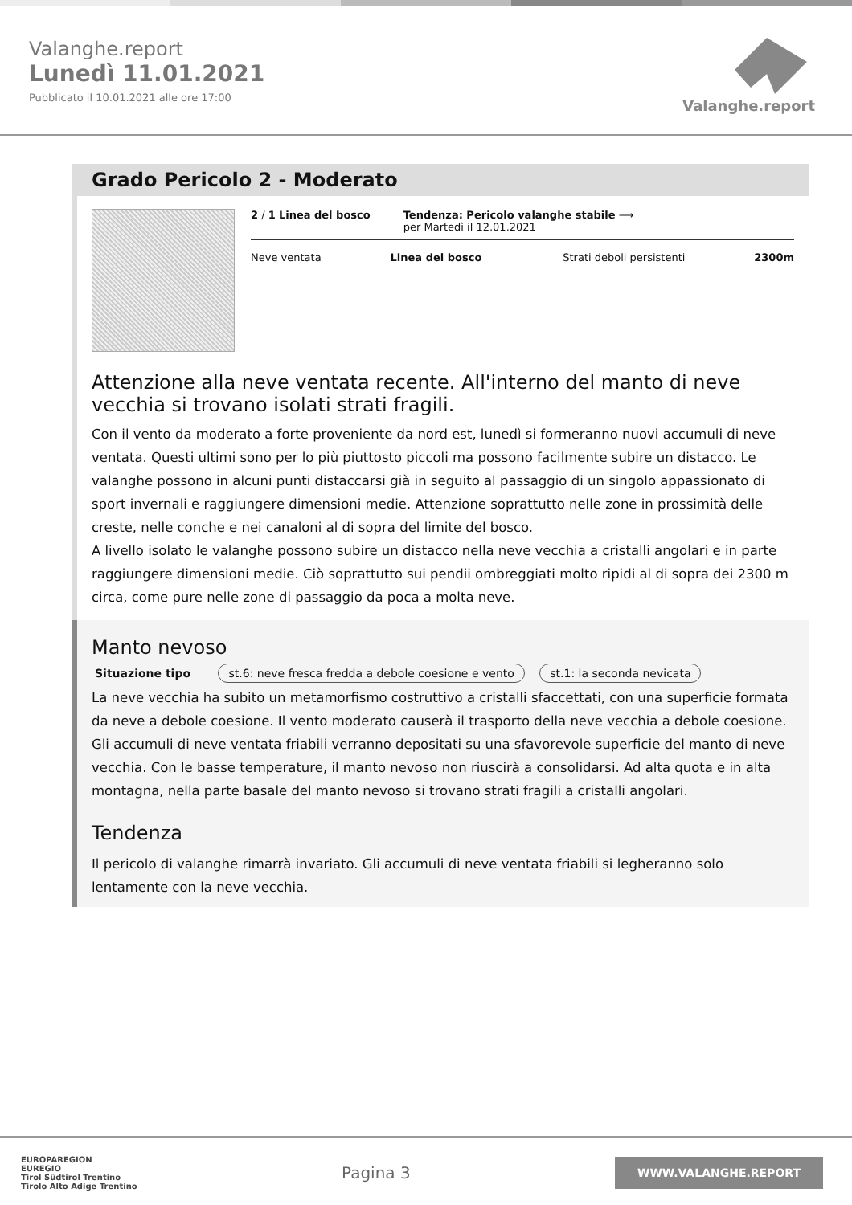Valanghe.report
Lunedì 11.01.2021
Pubblicato il 10.01.2021 alle ore 17:00
Valanghe.report
Grado Pericolo 2 - Moderato
2 / 1 Linea del bosco Tendenza: Pericolo valanghe stabile ⟶
per Martedì il 12.01.2021
Neve ventata Linea del bosco Strati deboli persistenti 2300m
Attenzione alla neve ventata recente. All'interno del manto di neve vecchia si trovano isolati strati fragili.
Con il vento da moderato a forte proveniente da nord est, lunedì si formeranno nuovi accumuli di neve ventata. Questi ultimi sono per lo più piuttosto piccoli ma possono facilmente subire un distacco. Le valanghe possono in alcuni punti distaccarsi già in seguito al passaggio di un singolo appassionato di sport invernali e raggiungere dimensioni medie. Attenzione soprattutto nelle zone in prossimità delle creste, nelle conche e nei canaloni al di sopra del limite del bosco.
A livello isolato le valanghe possono subire un distacco nella neve vecchia a cristalli angolari e in parte raggiungere dimensioni medie. Ciò soprattutto sui pendii ombreggiati molto ripidi al di sopra dei 2300 m circa, come pure nelle zone di passaggio da poca a molta neve.
Manto nevoso
Situazione tipo st.6: neve fresca fredda a debole coesione e vento st.1: la seconda nevicata
La neve vecchia ha subito un metamorfismo costruttivo a cristalli sfaccettati, con una superficie formata da neve a debole coesione. Il vento moderato causerà il trasporto della neve vecchia a debole coesione. Gli accumuli di neve ventata friabili verranno depositati su una sfavorevole superficie del manto di neve vecchia. Con le basse temperature, il manto nevoso non riuscirà a consolidarsi. Ad alta quota e in alta montagna, nella parte basale del manto nevoso si trovano strati fragili a cristalli angolari.
Tendenza
Il pericolo di valanghe rimarrà invariato. Gli accumuli di neve ventata friabili si legheranno solo lentamente con la neve vecchia.
EUROPAREGION
EUREGIO
Tirol Südtirol Trentino
Tirolo Alto Adige Trentino
Pagina 3
WWW.VALANGHE.REPORT